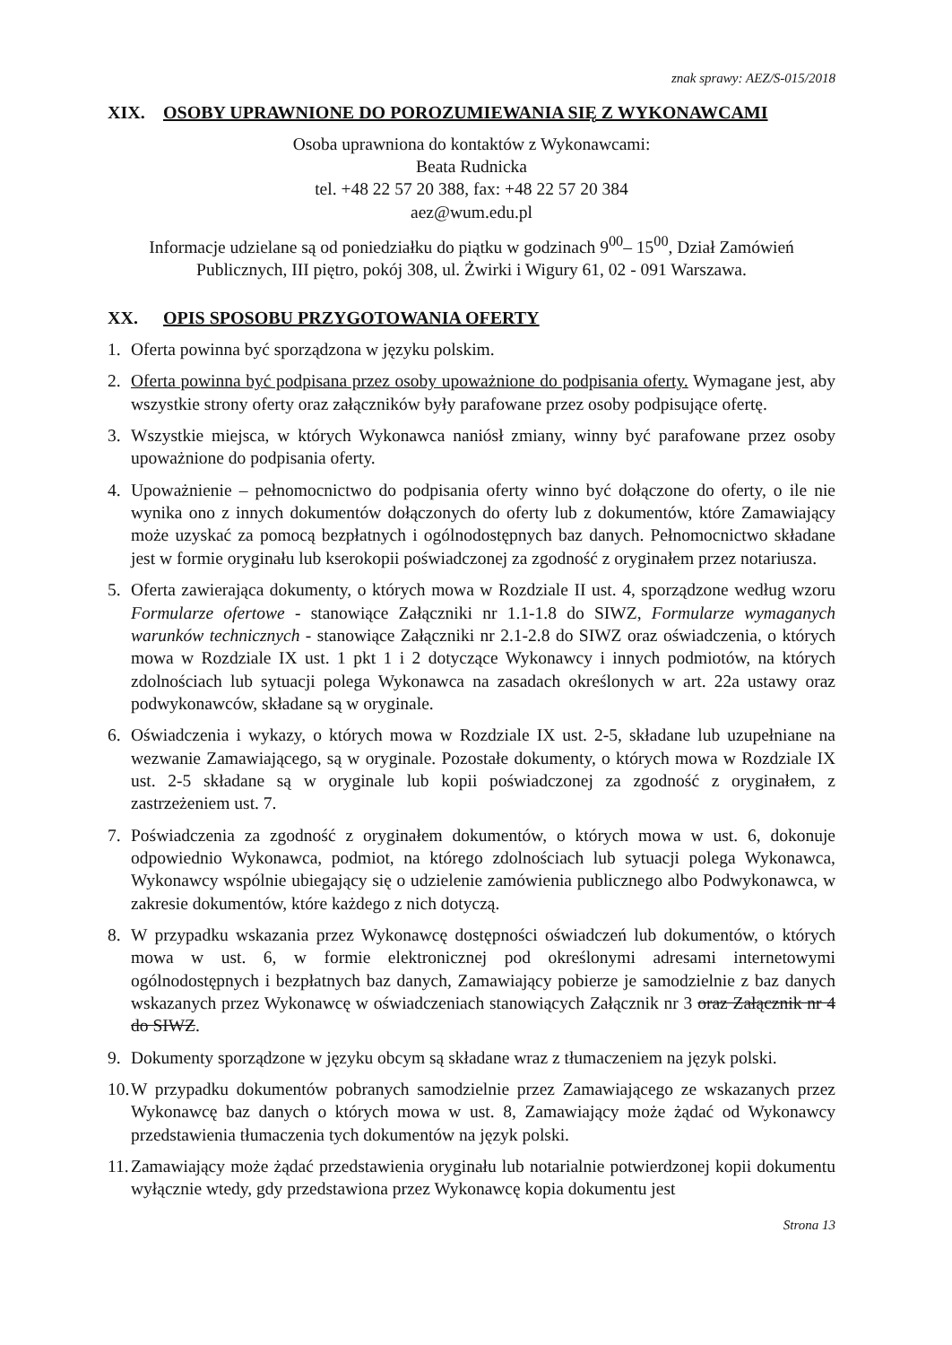znak sprawy: AEZ/S-015/2018
XIX. OSOBY UPRAWNIONE DO POROZUMIEWANIA SIĘ Z WYKONAWCAMI
Osoba uprawniona do kontaktów z Wykonawcami:
Beata Rudnicka
tel. +48 22 57 20 388, fax: +48 22 57 20 384
aez@wum.edu.pl
Informacje udzielane są od poniedziałku do piątku w godzinach 9<sup>00</sup>– 15<sup>00</sup>, Dział Zamówień Publicznych, III piętro, pokój 308, ul. Żwirki i Wigury 61, 02 - 091 Warszawa.
XX. OPIS SPOSOBU PRZYGOTOWANIA OFERTY
1. Oferta powinna być sporządzona w języku polskim.
2. Oferta powinna być podpisana przez osoby upoważnione do podpisania oferty. Wymagane jest, aby wszystkie strony oferty oraz załączników były parafowane przez osoby podpisujące ofertę.
3. Wszystkie miejsca, w których Wykonawca naniósł zmiany, winny być parafowane przez osoby upoważnione do podpisania oferty.
4. Upoważnienie – pełnomocnictwo do podpisania oferty winno być dołączone do oferty, o ile nie wynika ono z innych dokumentów dołączonych do oferty lub z dokumentów, które Zamawiający może uzyskać za pomocą bezpłatnych i ogólnodostępnych baz danych. Pełnomocnictwo składane jest w formie oryginału lub kserokopii poświadczonej za zgodność z oryginałem przez notariusza.
5. Oferta zawierająca dokumenty, o których mowa w Rozdziale II ust. 4, sporządzone według wzoru Formularze ofertowe - stanowiące Załączniki nr 1.1-1.8 do SIWZ, Formularze wymaganych warunków technicznych - stanowiące Załączniki nr 2.1-2.8 do SIWZ oraz oświadczenia, o których mowa w Rozdziale IX ust. 1 pkt 1 i 2 dotyczące Wykonawcy i innych podmiotów, na których zdolnościach lub sytuacji polega Wykonawca na zasadach określonych w art. 22a ustawy oraz podwykonawców, składane są w oryginale.
6. Oświadczenia i wykazy, o których mowa w Rozdziale IX ust. 2-5, składane lub uzupełniane na wezwanie Zamawiającego, są w oryginale. Pozostałe dokumenty, o których mowa w Rozdziale IX ust. 2-5 składane są w oryginale lub kopii poświadczonej za zgodność z oryginałem, z zastrzeżeniem ust. 7.
7. Poświadczenia za zgodność z oryginałem dokumentów, o których mowa w ust. 6, dokonuje odpowiednio Wykonawca, podmiot, na którego zdolnościach lub sytuacji polega Wykonawca, Wykonawcy wspólnie ubiegający się o udzielenie zamówienia publicznego albo Podwykonawca, w zakresie dokumentów, które każdego z nich dotyczą.
8. W przypadku wskazania przez Wykonawcę dostępności oświadczeń lub dokumentów, o których mowa w ust. 6, w formie elektronicznej pod określonymi adresami internetowymi ogólnodostępnych i bezpłatnych baz danych, Zamawiający pobierze je samodzielnie z baz danych wskazanych przez Wykonawcę w oświadczeniach stanowiących Załącznik nr 3 oraz Załącznik nr 4 do SIWZ.
9. Dokumenty sporządzone w języku obcym są składane wraz z tłumaczeniem na język polski.
10. W przypadku dokumentów pobranych samodzielnie przez Zamawiającego ze wskazanych przez Wykonawcę baz danych o których mowa w ust. 8, Zamawiający może żądać od Wykonawcy przedstawienia tłumaczenia tych dokumentów na język polski.
11. Zamawiający może żądać przedstawienia oryginału lub notarialnie potwierdzonej kopii dokumentu wyłącznie wtedy, gdy przedstawiona przez Wykonawcę kopia dokumentu jest
Strona 13